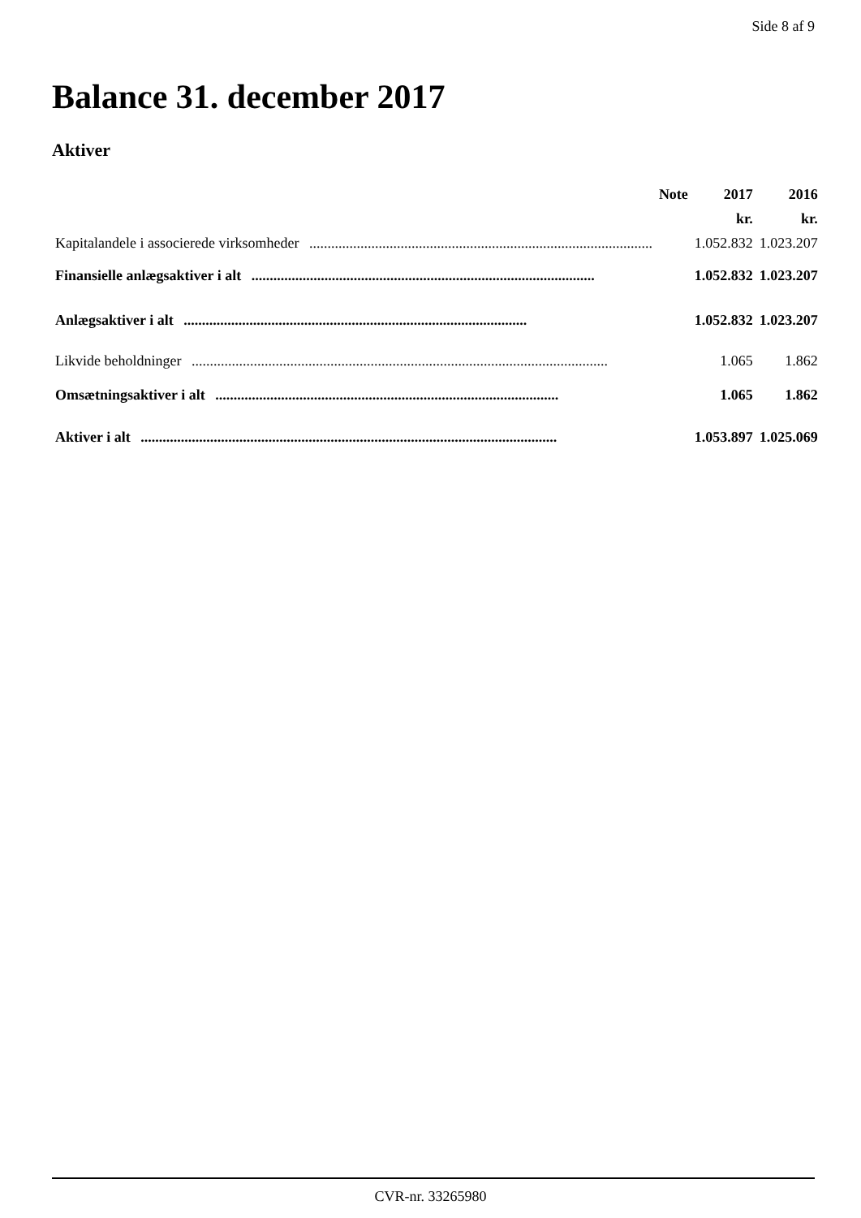Side 8 af 9
Balance 31. december 2017
Aktiver
| | Note | 2017 | 2016 |
| --- | --- | --- | --- |
| | | kr. | kr. |
| Kapitalandele i associerede virksomheder .............................................................................................. | | 1.052.832 | 1.023.207 |
| Finansielle anlægsaktiver i alt .............................................................................................. | | 1.052.832 | 1.023.207 |
| Anlægsaktiver i alt .............................................................................................. | | 1.052.832 | 1.023.207 |
| Likvide beholdninger .................................................................................................................. | | 1.065 | 1.862 |
| Omsætningsaktiver i alt .............................................................................................. | | 1.065 | 1.862 |
| Aktiver i alt .................................................................................................................. | | 1.053.897 | 1.025.069 |
CVR-nr. 33265980